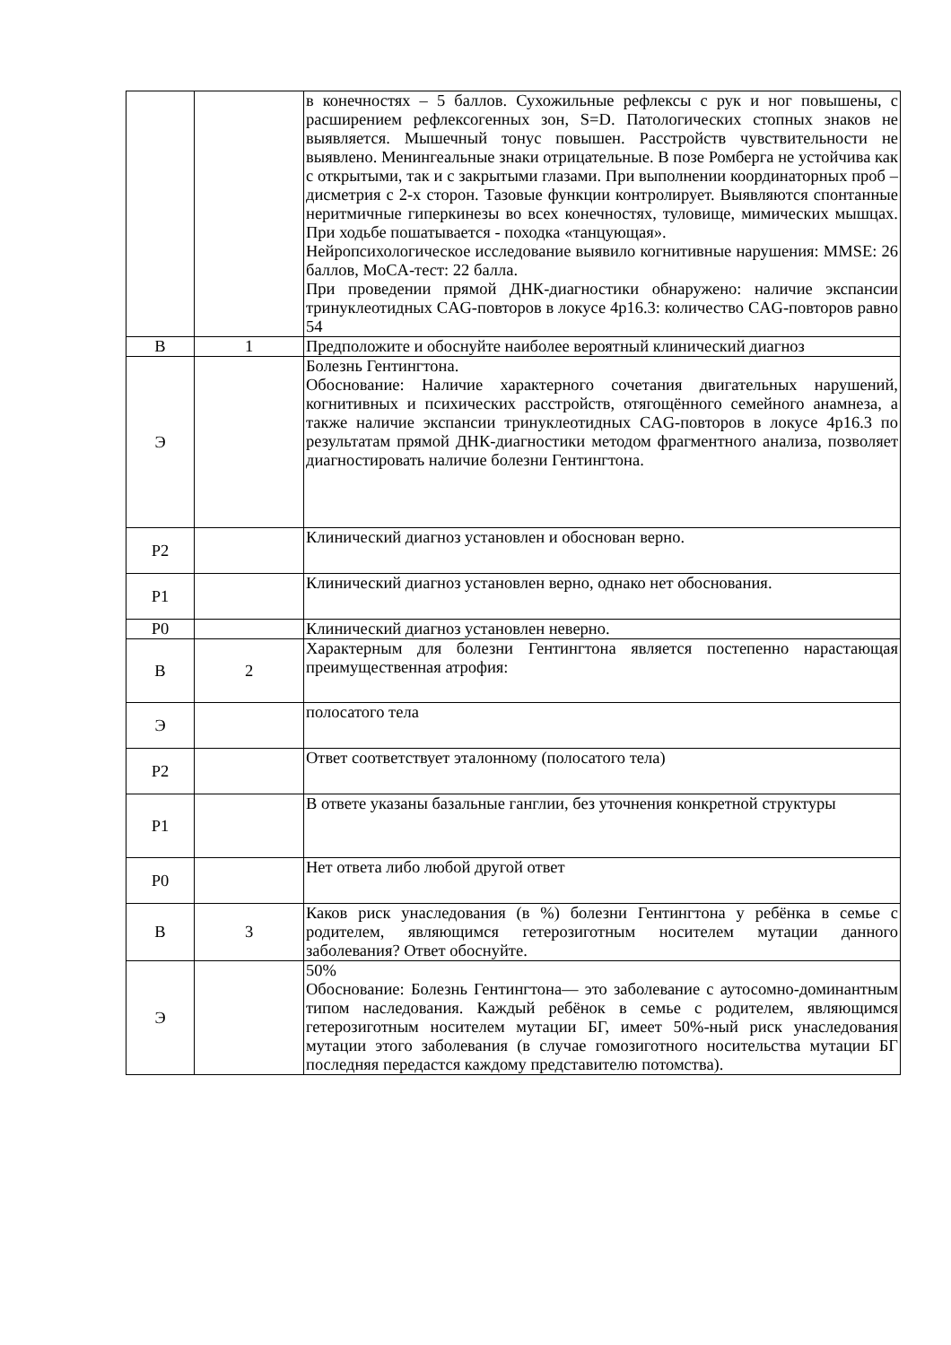| | | в конечностях – 5 баллов. Сухожильные рефлексы с рук и ног повышены, с расширением рефлексогенных зон, S=D. Патологических стопных знаков не выявляется. Мышечный тонус повышен. Расстройств чувствительности не выявлено. Менингеальные знаки отрицательные. В позе Ромберга не устойчива как с открытыми, так и с закрытыми глазами. При выполнении координаторных проб – дисметрия с 2-х сторон. Тазовые функции контролирует. Выявляются спонтанные неритмичные гиперкинезы во всех конечностях, туловище, мимических мышцах. При ходьбе пошатывается - походка «танцующая». Нейропсихологическое исследование выявило когнитивные нарушения: MMSE: 26 баллов, MoCA-тест: 22 балла. При проведении прямой ДНК-диагностики обнаружено: наличие экспансии тринуклеотидных CAG-повторов в локусе 4p16.3: количество CAG-повторов равно 54 |
| В | 1 | Предположите и обоснуйте наиболее вероятный клинический диагноз |
| Э | | Болезнь Гентингтона. Обоснование: Наличие характерного сочетания двигательных нарушений, когнитивных и психических расстройств, отягощённого семейного анамнеза, а также наличие экспансии тринуклеотидных CAG-повторов в локусе 4p16.3 по результатам прямой ДНК-диагностики методом фрагментного анализа, позволяет диагностировать наличие болезни Гентингтона. |
| Р2 | | Клинический диагноз установлен и обоснован верно. |
| Р1 | | Клинический диагноз установлен верно, однако нет обоснования. |
| Р0 | | Клинический диагноз установлен неверно. |
| В | 2 | Характерным для болезни Гентингтона является постепенно нарастающая преимущественная атрофия: |
| Э | | полосатого тела |
| Р2 | | Ответ соответствует эталонному (полосатого тела) |
| Р1 | | В ответе указаны базальные ганглии, без уточнения конкретной структуры |
| Р0 | | Нет ответа либо любой другой ответ |
| В | 3 | Каков риск унаследования (в %) болезни Гентингтона у ребёнка в семье с родителем, являющимся гетерозиготным носителем мутации данного заболевания? Ответ обоснуйте. |
| Э | | 50% Обоснование: Болезнь Гентингтона— это заболевание с аутосомно-доминантным типом наследования. Каждый ребёнок в семье с родителем, являющимся гетерозиготным носителем мутации БГ, имеет 50%-ный риск унаследования мутации этого заболевания (в случае гомозиготного носительства мутации БГ последняя передастся каждому представителю потомства). |